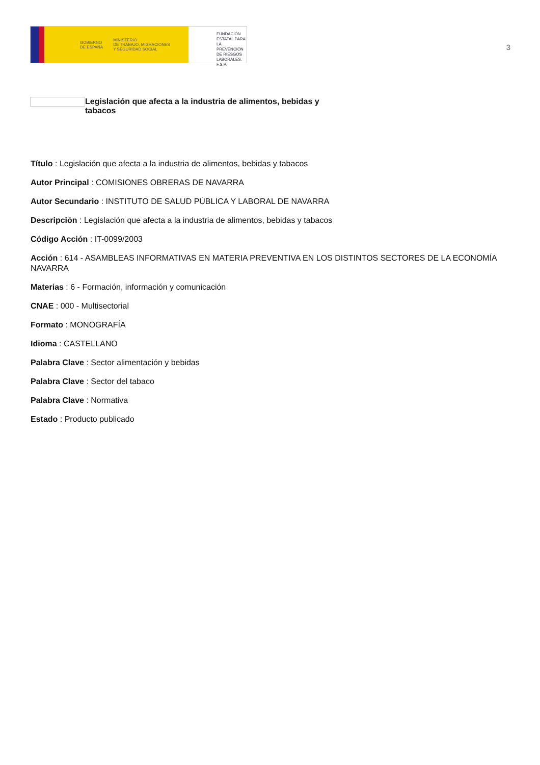GOBIERNO
DE ESPAÑA
MINISTERIO
DE TRABAJO, MIGRACIONES
Y SEGURIDAD SOCIAL
FUNDACIÓN
ESTATAL PARA
LA PREVENCIÓN
DE RIESGOS
LABORALES, F.S.P.
3
Legislación que afecta a la industria de alimentos, bebidas y tabacos
Título : Legislación que afecta a la industria de alimentos, bebidas y tabacos
Autor Principal : COMISIONES OBRERAS DE NAVARRA
Autor Secundario : INSTITUTO DE SALUD PÚBLICA Y LABORAL DE NAVARRA
Descripción : Legislación que afecta a la industria de alimentos, bebidas y tabacos
Código Acción : IT-0099/2003
Acción : 614 - ASAMBLEAS INFORMATIVAS EN MATERIA PREVENTIVA EN LOS DISTINTOS SECTORES DE LA ECONOMÍA NAVARRA
Materias : 6 - Formación, información y comunicación
CNAE : 000 - Multisectorial
Formato : MONOGRAFÍA
Idioma : CASTELLANO
Palabra Clave : Sector alimentación y bebidas
Palabra Clave : Sector del tabaco
Palabra Clave : Normativa
Estado : Producto publicado